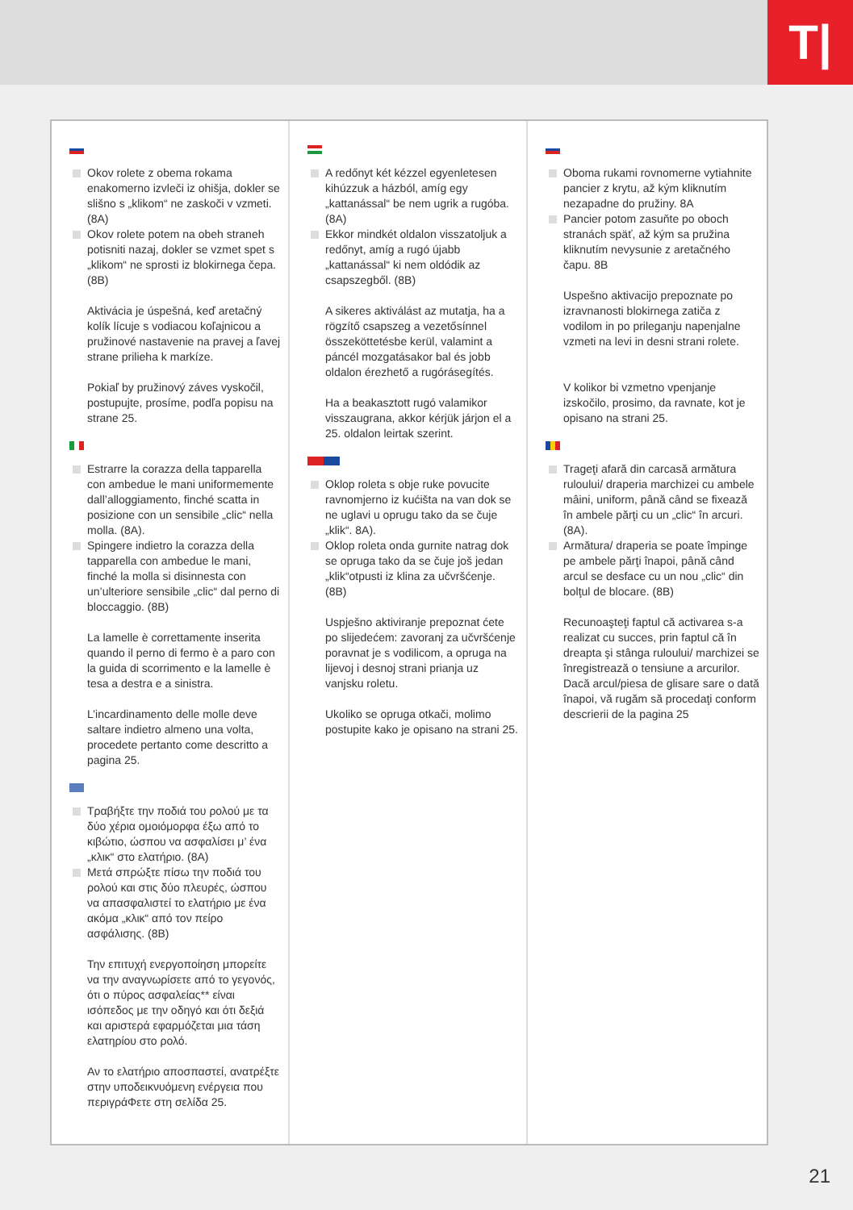T|
Okov rolete z obema rokama enakomerno izvleči iz ohišja, dokler se slišno s „klikom“ ne zaskoči v vzmeti. (8A)
Okov rolete potem na obeh straneh potisniti nazaj, dokler se vzmet spet s „klikom“ ne sprosti iz blokirnega čepa. (8B)
Aktivácia je úspešná, keď aretačný kolík lícuje s vodiacou koľajnicou a pružinové nastavenie na pravej a ľavej strane prilieha k markíze.
Pokiaľ by pružinový záves vyskočil, postupujte, prosíme, podľa popisu na strane 25.
Estrarre la corazza della tapparella con ambedue le mani uniformemente dall’alloggiamento, finché scatta in posizione con un sensibile „clic“ nella molla. (8A).
Spingere indietro la corazza della tapparella con ambedue le mani, finché la molla si disinnesta con un’ulteriore sensibile „clic“ dal perno di bloccaggio. (8B)
La lamelle è correttamente inserita quando il perno di fermo è a paro con la guida di scorrimento e la lamelle è tesa a destra e a sinistra.
L’incardinamento delle molle deve saltare indietro almeno una volta, procedete pertanto come descritto a pagina 25.
Τραβήξτε την ποδιά του ρολού με τα δύο χέρια ομοιόμορφα έξω από το κιβώτιο, ώσπου να ασφαλίσει μ’ ένα „κλικ“ στο ελατήριο. (8A)
Μετά σπρώξτε πίσω την ποδιά του ρολού και στις δύο πλευρές, ώσπου να απασφαλιστεί το ελατήριο με ένα ακόμα „κλικ“ από τον πείρο ασφάλισης. (8B)
Την επιτυχή ενεργοποίηση μπορείτε να την αναγνωρίσετε από το γεγονός, ότι ο πύρος ασφαλείας** είναι ισόπεδος με την οδηγό και ότι δεξιά και αριστερά εφαρμόζεται μια τάση ελατηρίου στο ρολό.
Αν το ελατήριο αποσπαστεί, ανατρέξτε στην υποδεικνυόμενη ενέργεια που περιγράΦετε στη σελίδα 25.
A redőnyt két kézzel egyenletesen kihúzzuk a házból, amíg egy „kattanással“ be nem ugrik a rugóba. (8A)
Ekkor mindkét oldalon visszatoljuk a redőnyt, amíg a rugó újabb „kattanással“ ki nem oldódik az csapszegből. (8B)
A sikeres aktiválást az mutatja, ha a rögzítő csapszeg a vezetősínnel összeköttetésbe kerül, valamint a páncél mozgatásakor bal és jobb oldalon érezhető a rugórásegítés.
Ha a beakasztott rugó valamikor visszaugrana, akkor kérjük járjon el a 25. oldalon leirtak szerint.
Oklop roleta s obje ruke povucite ravnomjerno iz kućišta na van dok se ne uglavi u oprugu tako da se čuje „klik“. 8A).
Oklop roleta onda gurnite natrag dok se opruga tako da se čuje još jedan „klik“otpusti iz klina za učvršćenje. (8B)
Uspješno aktiviranje prepoznat ćete po slijedećem: zavoranj za učvršćenje poravnat je s vodilicom, a opruga na lijevoj i desnoj strani prianja uz vanjsku roletu.
Ukoliko se opruga otkači, molimo postupite kako je opisano na strani 25.
Oboma rukami rovnomerne vytiahnite pancier z krytu, až kým kliknutím nezapadne do pružiny. 8A
Pancier potom zasuňte po oboch stranách späť, až kým sa pružina kliknutím nevysunie z aretačného čapu. 8B
Uspešno aktivacijo prepoznate po izravnanosti blokirnega zatiča z vodilom in po prileganju napenjalne vzmeti na levi in desni strani rolete.
V kolikor bi vzmetno vpenjanje izskočilo, prosimo, da ravnate, kot je opisano na strani 25.
Trageţi afară din carcasă armătura ruloului/ draperia marchizei cu ambele mâini, uniform, până când se fixează în ambele părţi cu un „clic“ în arcuri. (8A).
Armătura/ draperia se poate împinge pe ambele părţi înapoi, până când arcul se desface cu un nou „clic“ din bolţul de blocare. (8B)
Recunoaşteţi faptul că activarea s-a realizat cu succes, prin faptul că în dreapta şi stânga ruloului/ marchizei se înregistrează o tensiune a arcurilor. Dacă arcul/piesa de glisare sare o dată înapoi, vă rugăm să procedaţi conform descrierii de la pagina 25
21